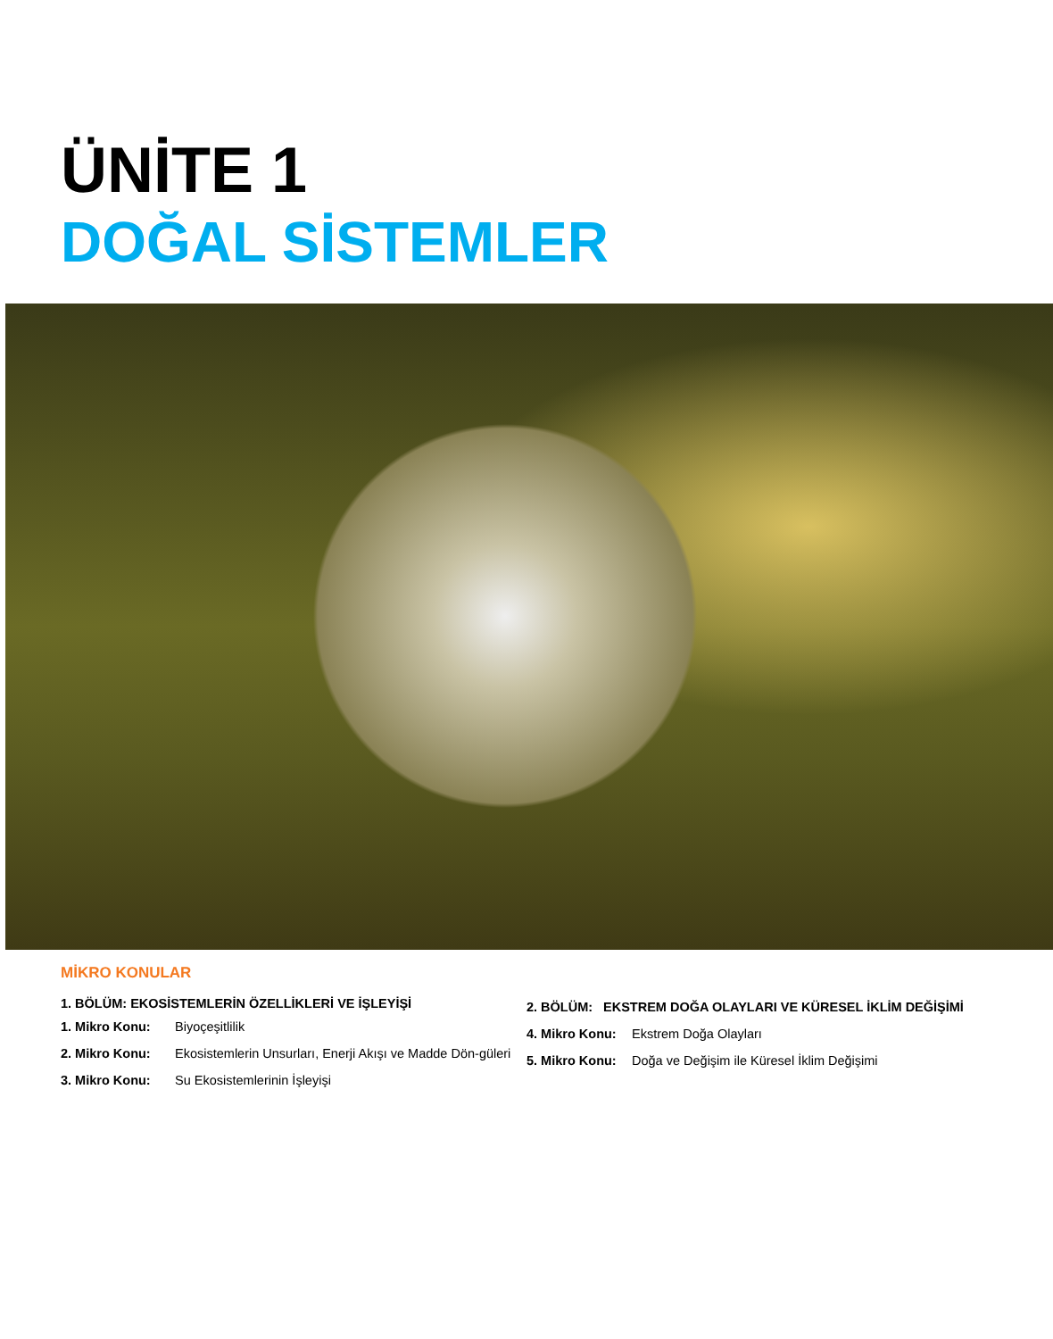ÜNİTE 1
DOĞAL SİSTEMLER
MİKRO KONULAR
1. BÖLÜM: EKOSİSTEMLERİN ÖZELLİKLERİ VE İŞLEYİŞİ
1. Mikro Konu: Biyoçeşitlilik
2. Mikro Konu: Ekosistemlerin Unsurları, Enerji Akışı ve Madde Dön-güleri
3. Mikro Konu: Su Ekosistemlerinin İşleyişi
2. BÖLÜM: EKSTREM DOĞA OLAYLARI VE KÜRESEL İKLİM DEĞİŞİMİ
4. Mikro Konu: Ekstrem Doğa Olayları
5. Mikro Konu: Doğa ve Değişim ile Küresel İklim Değişimi